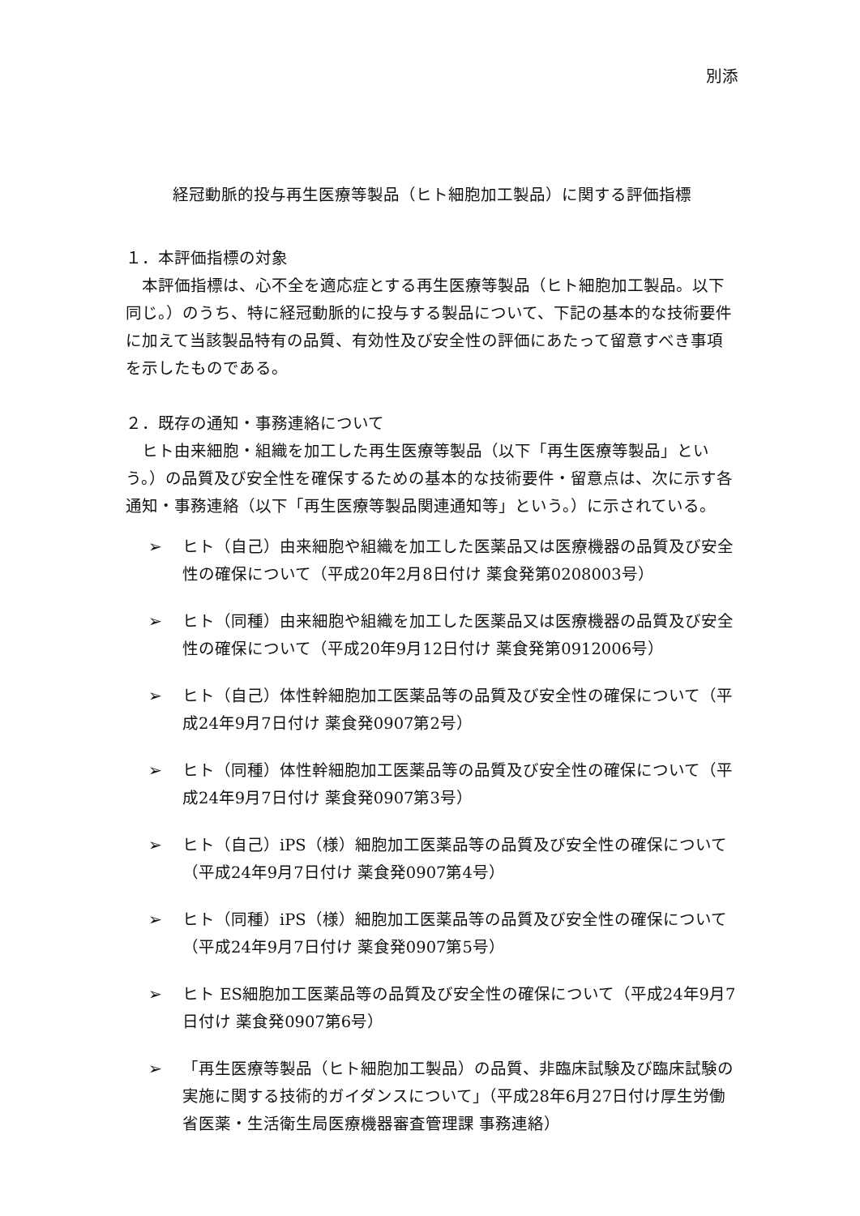別添
経冠動脈的投与再生医療等製品（ヒト細胞加工製品）に関する評価指標
１．本評価指標の対象
　本評価指標は、心不全を適応症とする再生医療等製品（ヒト細胞加工製品。以下同じ。）のうち、特に経冠動脈的に投与する製品について、下記の基本的な技術要件に加えて当該製品特有の品質、有効性及び安全性の評価にあたって留意すべき事項を示したものである。
２．既存の通知・事務連絡について
　ヒト由来細胞・組織を加工した再生医療等製品（以下「再生医療等製品」という。）の品質及び安全性を確保するための基本的な技術要件・留意点は、次に示す各通知・事務連絡（以下「再生医療等製品関連通知等」という。）に示されている。
➢ ヒト（自己）由来細胞や組織を加工した医薬品又は医療機器の品質及び安全性の確保について（平成20年2月8日付け 薬食発第0208003号）
➢ ヒト（同種）由来細胞や組織を加工した医薬品又は医療機器の品質及び安全性の確保について（平成20年9月12日付け 薬食発第0912006号）
➢ ヒト（自己）体性幹細胞加工医薬品等の品質及び安全性の確保について（平成24年9月7日付け 薬食発0907第2号）
➢ ヒト（同種）体性幹細胞加工医薬品等の品質及び安全性の確保について（平成24年9月7日付け 薬食発0907第3号）
➢ ヒト（自己）iPS（様）細胞加工医薬品等の品質及び安全性の確保について（平成24年9月7日付け 薬食発0907第4号）
➢ ヒト（同種）iPS（様）細胞加工医薬品等の品質及び安全性の確保について（平成24年9月7日付け 薬食発0907第5号）
➢ ヒト ES細胞加工医薬品等の品質及び安全性の確保について（平成24年9月7日付け 薬食発0907第6号）
➢ 「再生医療等製品（ヒト細胞加工製品）の品質、非臨床試験及び臨床試験の実施に関する技術的ガイダンスについて」（平成28年6月27日付け厚生労働省医薬・生活衛生局医療機器審査管理課 事務連絡）